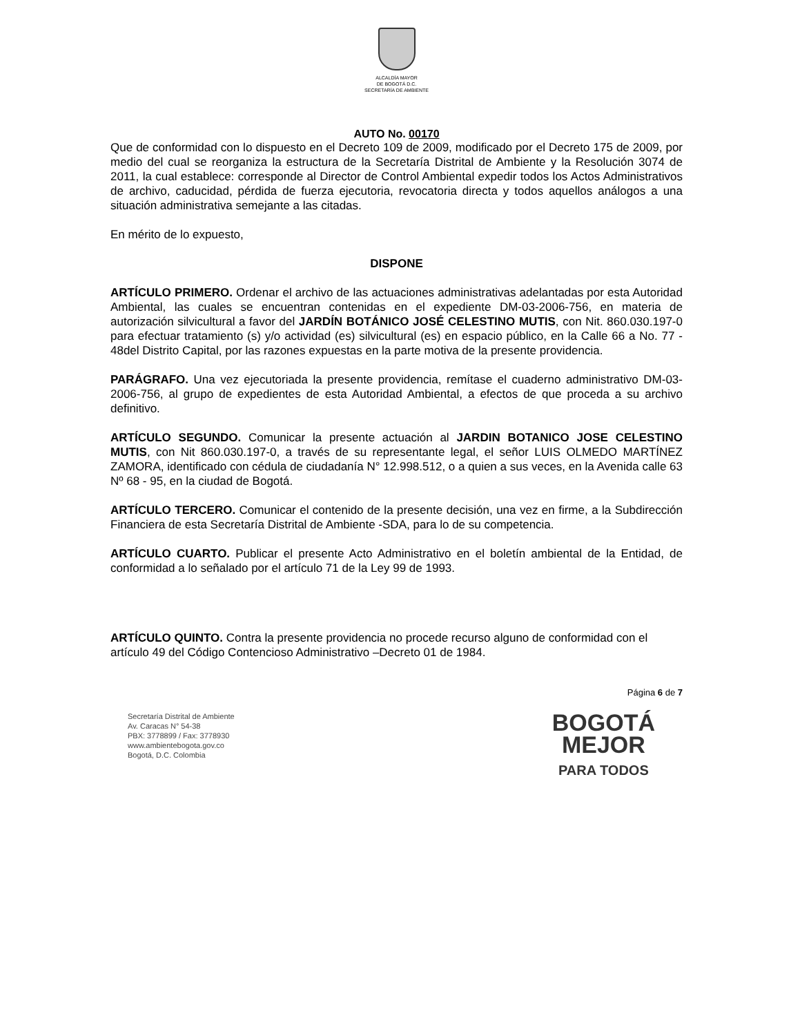ALCALDÍA MAYOR
DE BOGOTÁ D.C.
SECRETARÍA DE AMBIENTE
AUTO No. 00170
Que de conformidad con lo dispuesto en el Decreto 109 de 2009, modificado por el Decreto 175 de 2009, por medio del cual se reorganiza la estructura de la Secretaría Distrital de Ambiente y la Resolución 3074 de 2011, la cual establece: corresponde al Director de Control Ambiental expedir todos los Actos Administrativos de archivo, caducidad, pérdida de fuerza ejecutoria, revocatoria directa y todos aquellos análogos a una situación administrativa semejante a las citadas.
En mérito de lo expuesto,
DISPONE
ARTÍCULO PRIMERO. Ordenar el archivo de las actuaciones administrativas adelantadas por esta Autoridad Ambiental, las cuales se encuentran contenidas en el expediente DM-03-2006-756, en materia de autorización silvicultural a favor del JARDÍN BOTÁNICO JOSÉ CELESTINO MUTIS, con Nit. 860.030.197-0 para efectuar tratamiento (s) y/o actividad (es) silvicultural (es) en espacio público, en la Calle 66 a No. 77 - 48del Distrito Capital, por las razones expuestas en la parte motiva de la presente providencia.
PARÁGRAFO. Una vez ejecutoriada la presente providencia, remítase el cuaderno administrativo DM-03-2006-756, al grupo de expedientes de esta Autoridad Ambiental, a efectos de que proceda a su archivo definitivo.
ARTÍCULO SEGUNDO. Comunicar la presente actuación al JARDIN BOTANICO JOSE CELESTINO MUTIS, con Nit 860.030.197-0, a través de su representante legal, el señor LUIS OLMEDO MARTÍNEZ ZAMORA, identificado con cédula de ciudadanía N° 12.998.512, o a quien a sus veces, en la Avenida calle 63 Nº 68 - 95, en la ciudad de Bogotá.
ARTÍCULO TERCERO. Comunicar el contenido de la presente decisión, una vez en firme, a la Subdirección Financiera de esta Secretaría Distrital de Ambiente -SDA, para lo de su competencia.
ARTÍCULO CUARTO. Publicar el presente Acto Administrativo en el boletín ambiental de la Entidad, de conformidad a lo señalado por el artículo 71 de la Ley 99 de 1993.
ARTÍCULO QUINTO. Contra la presente providencia no procede recurso alguno de conformidad con el artículo 49 del Código Contencioso Administrativo –Decreto 01 de 1984.
Página 6 de 7
Secretaría Distrital de Ambiente
Av. Caracas N° 54-38
PBX: 3778899 / Fax: 3778930
www.ambientebogota.gov.co
Bogotá, D.C. Colombia
BOGOTÁ
MEJOR
PARA TODOS